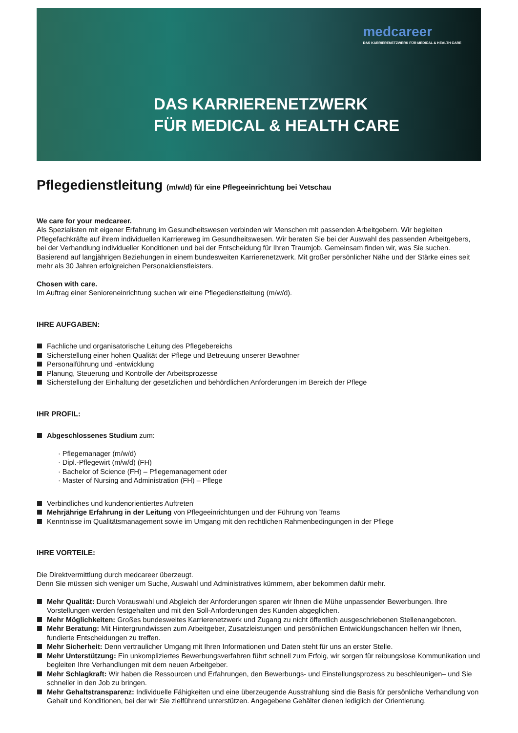medcareer
DAS KARRIERENETZWERK FÜR MEDICAL & HEALTH CARE
DAS KARRIERENETZWERK
FÜR MEDICAL & HEALTH CARE
Pflegedienstleitung (m/w/d) für eine Pflegeeinrichtung bei Vetschau
We care for your medcareer.
Als Spezialisten mit eigener Erfahrung im Gesundheitswesen verbinden wir Menschen mit passenden Arbeitgebern. Wir begleiten Pflegefachkräfte auf ihrem individuellen Karriereweg im Gesundheitswesen. Wir beraten Sie bei der Auswahl des passenden Arbeitgebers, bei der Verhandlung individueller Konditionen und bei der Entscheidung für Ihren Traumjob. Gemeinsam finden wir, was Sie suchen. Basierend auf langjährigen Beziehungen in einem bundesweiten Karrierenetzwerk. Mit großer persönlicher Nähe und der Stärke eines seit mehr als 30 Jahren erfolgreichen Personaldienstleisters.
Chosen with care.
Im Auftrag einer Senioreneinrichtung suchen wir eine Pflegedienstleitung (m/w/d).
IHRE AUFGABEN:
Fachliche und organisatorische Leitung des Pflegebereichs
Sicherstellung einer hohen Qualität der Pflege und Betreuung unserer Bewohner
Personalführung und -entwicklung
Planung, Steuerung und Kontrolle der Arbeitsprozesse
Sicherstellung der Einhaltung der gesetzlichen und behördlichen Anforderungen im Bereich der Pflege
IHR PROFIL:
Abgeschlossenes Studium zum:
· Pflegemanager (m/w/d)
· Dipl.-Pflegewirt (m/w/d) (FH)
· Bachelor of Science (FH) – Pflegemanagement oder
· Master of Nursing and Administration (FH) – Pflege
Verbindliches und kundenorientiertes Auftreten
Mehrjährige Erfahrung in der Leitung von Pflegeeinrichtungen und der Führung von Teams
Kenntnisse im Qualitätsmanagement sowie im Umgang mit den rechtlichen Rahmenbedingungen in der Pflege
IHRE VORTEILE:
Die Direktvermittlung durch medcareer überzeugt.
Denn Sie müssen sich weniger um Suche, Auswahl und Administratives kümmern, aber bekommen dafür mehr.
Mehr Qualität: Durch Vorauswahl und Abgleich der Anforderungen sparen wir Ihnen die Mühe unpassender Bewerbungen. Ihre Vorstellungen werden festgehalten und mit den Soll-Anforderungen des Kunden abgeglichen.
Mehr Möglichkeiten: Großes bundesweites Karrierenetzwerk und Zugang zu nicht öffentlich ausgeschriebenen Stellenangeboten.
Mehr Beratung: Mit Hintergrundwissen zum Arbeitgeber, Zusatzleistungen und persönlichen Entwicklungschancen helfen wir Ihnen, fundierte Entscheidungen zu treffen.
Mehr Sicherheit: Denn vertraulicher Umgang mit Ihren Informationen und Daten steht für uns an erster Stelle.
Mehr Unterstützung: Ein unkompliziertes Bewerbungsverfahren führt schnell zum Erfolg, wir sorgen für reibungslose Kommunikation und begleiten Ihre Verhandlungen mit dem neuen Arbeitgeber.
Mehr Schlagkraft: Wir haben die Ressourcen und Erfahrungen, den Bewerbungs- und Einstellungsprozess zu beschleunigen– und Sie schneller in den Job zu bringen.
Mehr Gehaltstransparenz: Individuelle Fähigkeiten und eine überzeugende Ausstrahlung sind die Basis für persönliche Verhandlung von Gehalt und Konditionen, bei der wir Sie zielführend unterstützen. Angegebene Gehälter dienen lediglich der Orientierung.